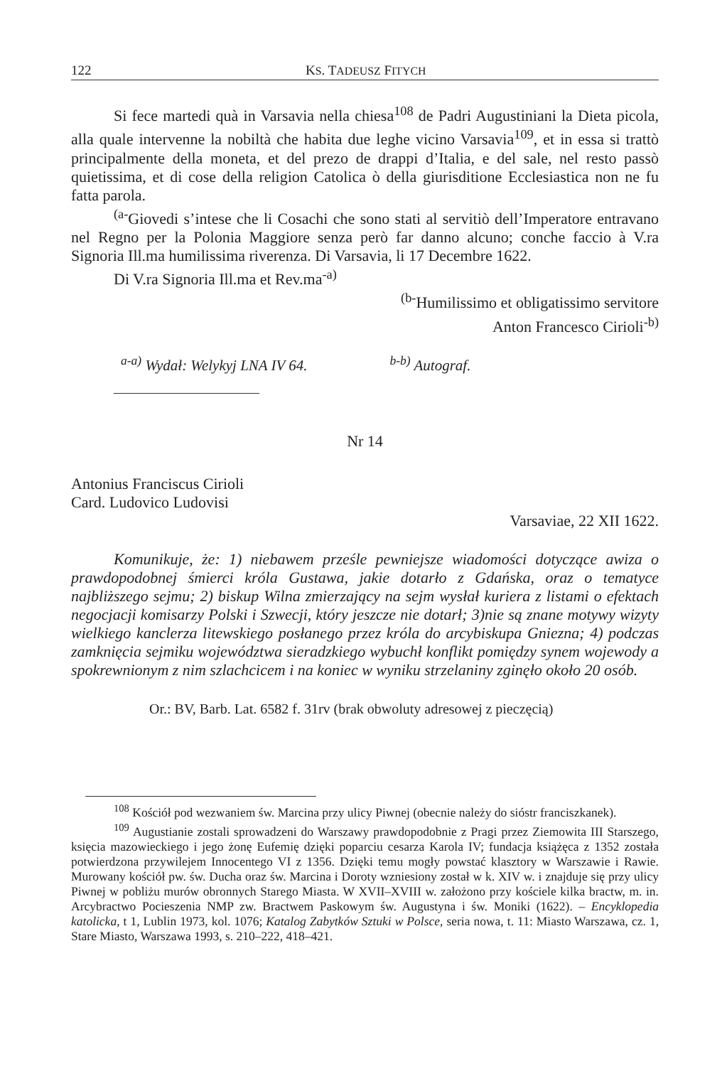122 KS. TADEUSZ FITYCH
Si fece martedi quà in Varsavia nella chiesa<sup>108</sup> de Padri Augustiniani la Dieta picola, alla quale intervenne la nobiltà che habita due leghe vicino Varsavia<sup>109</sup>, et in essa si trattò principalmente della moneta, et del prezo de drappi d’Italia, e del sale, nel resto passò quietissima, et di cose della religion Catolica ò della giurisditione Ecclesiastica non ne fu fatta parola.
<sup>(a-</sup>Giovedi s’intese che li Cosachi che sono stati al servitiò dell’Imperatore entravano nel Regno per la Polonia Maggiore senza però far danno alcuno; conche faccio à V.ra Signoria Ill.ma humilissima riverenza. Di Varsavia, li 17 Decembre 1622.
Di V.ra Signoria Ill.ma et Rev.ma<sup>-a)</sup>
<sup>(b-</sup>Humilissimo et obligatissimo servitore
Anton Francesco Cirioli<sup>-b)</sup>
<sup>a-a)</sup> Wydał: Welykyj LNA IV 64. <sup>b-b)</sup> Autograf.
Nr 14
Antonius Franciscus Cirioli
Card. Ludovico Ludovisi
Varsaviae, 22 XII 1622.
Komunikuje, że: 1) niebawem prześle pewniejsze wiadomości dotyczące awiza o prawdopodobnej śmierci króla Gustawa, jakie dotarło z Gdańska, oraz o tematyce najbliższego sejmu; 2) biskup Wilna zmierzający na sejm wysłał kuriera z listami o efektach negocjacji komisarzy Polski i Szwecji, który jeszcze nie dotarł; 3)nie są znane motywy wizyty wielkiego kanclerza litewskiego posłanego przez króla do arcybiskupa Gniezna; 4) podczas zamknięcia sejmiku województwa sieradzkiego wybuchł konflikt pomiędzy synem wojewody a spokrewnionym z nim szlachcicem i na koniec w wyniku strzelaniny zginęło około 20 osób.
Or.: BV, Barb. Lat. 6582 f. 31rv (brak obwoluty adresowej z pieczęcią)
<sup>108</sup> Kościół pod wezwaniem św. Marcina przy ulicy Piwnej (obecnie należy do sióstr franciszkanek).
<sup>109</sup> Augustianie zostali sprowadzeni do Warszawy prawdopodobnie z Pragi przez Ziemowita III Starszego, księcia mazowieckiego i jego żonę Eufemię dzięki poparciu cesarza Karola IV; fundacja książęca z 1352 została potwierdzona przywilejem Innocentego VI z 1356. Dzięki temu mogły powstać klasztory w Warszawie i Rawie. Murowany kościół pw. św. Ducha oraz św. Marcina i Doroty wzniesiony został w k. XIV w. i znajduje się przy ulicy Piwnej w pobliżu murów obronnych Starego Miasta. W XVII–XVIII w. założono przy kościele kilka bractw, m. in. Arcybractwo Pocieszenia NMP zw. Bractwem Paskowym św. Augustyna i św. Moniki (1622). – Encyklopedia katolicka, t 1, Lublin 1973, kol. 1076; Katalog Zabytków Sztuki w Polsce, seria nowa, t. 11: Miasto Warszawa, cz. 1, Stare Miasto, Warszawa 1993, s. 210–222, 418–421.